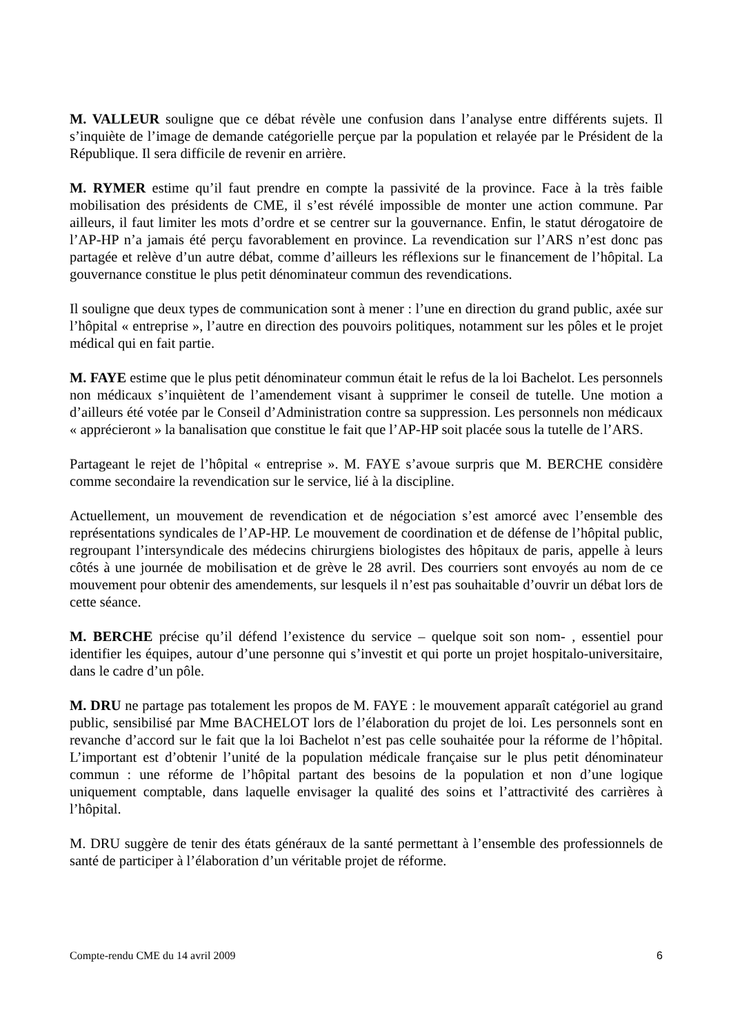M. VALLEUR souligne que ce débat révèle une confusion dans l’analyse entre différents sujets. Il s’inquiète de l’image de demande catégorielle perçue par la population et relayée par le Président de la République. Il sera difficile de revenir en arrière.
M. RYMER estime qu’il faut prendre en compte la passivité de la province. Face à la très faible mobilisation des présidents de CME, il s’est révélé impossible de monter une action commune. Par ailleurs, il faut limiter les mots d’ordre et se centrer sur la gouvernance. Enfin, le statut dérogatoire de l’AP-HP n’a jamais été perçu favorablement en province. La revendication sur l’ARS n’est donc pas partagée et relève d’un autre débat, comme d’ailleurs les réflexions sur le financement de l’hôpital. La gouvernance constitue le plus petit dénominateur commun des revendications.
Il souligne que deux types de communication sont à mener : l’une en direction du grand public, axée sur l’hôpital « entreprise », l’autre en direction des pouvoirs politiques, notamment sur les pôles et le projet médical qui en fait partie.
M. FAYE estime que le plus petit dénominateur commun était le refus de la loi Bachelot. Les personnels non médicaux s’inquiètent de l’amendement visant à supprimer le conseil de tutelle. Une motion a d’ailleurs été votée par le Conseil d’Administration contre sa suppression. Les personnels non médicaux « apprécieront » la banalisation que constitue le fait que l’AP-HP soit placée sous la tutelle de l’ARS.
Partageant le rejet de l’hôpital « entreprise ». M. FAYE s’avoue surpris que M. BERCHE considère comme secondaire la revendication sur le service, lié à la discipline.
Actuellement, un mouvement de revendication et de négociation s’est amorcé avec l’ensemble des représentations syndicales de l’AP-HP. Le mouvement de coordination et de défense de l’hôpital public, regroupant l’intersyndicale des médecins chirurgiens biologistes des hôpitaux de paris, appelle à leurs côtés à une journée de mobilisation et de grève le 28 avril. Des courriers sont envoyés au nom de ce mouvement pour obtenir des amendements, sur lesquels il n’est pas souhaitable d’ouvrir un débat lors de cette séance.
M. BERCHE précise qu’il défend l’existence du service – quelque soit son nom- , essentiel pour identifier les équipes, autour d’une personne qui s’investit et qui porte un projet hospitalo-universitaire, dans le cadre d’un pôle.
M. DRU ne partage pas totalement les propos de M. FAYE : le mouvement apparaît catégoriel au grand public, sensibilisé par Mme BACHELOT lors de l’élaboration du projet de loi. Les personnels sont en revanche d’accord sur le fait que la loi Bachelot n’est pas celle souhaitée pour la réforme de l’hôpital. L’important est d’obtenir l’unité de la population médicale française sur le plus petit dénominateur commun : une réforme de l’hôpital partant des besoins de la population et non d’une logique uniquement comptable, dans laquelle envisager la qualité des soins et l’attractivité des carrières à l’hôpital.
M. DRU suggère de tenir des états généraux de la santé permettant à l’ensemble des professionnels de santé de participer à l’élaboration d’un véritable projet de réforme.
Compte-rendu CME du 14 avril 2009 6